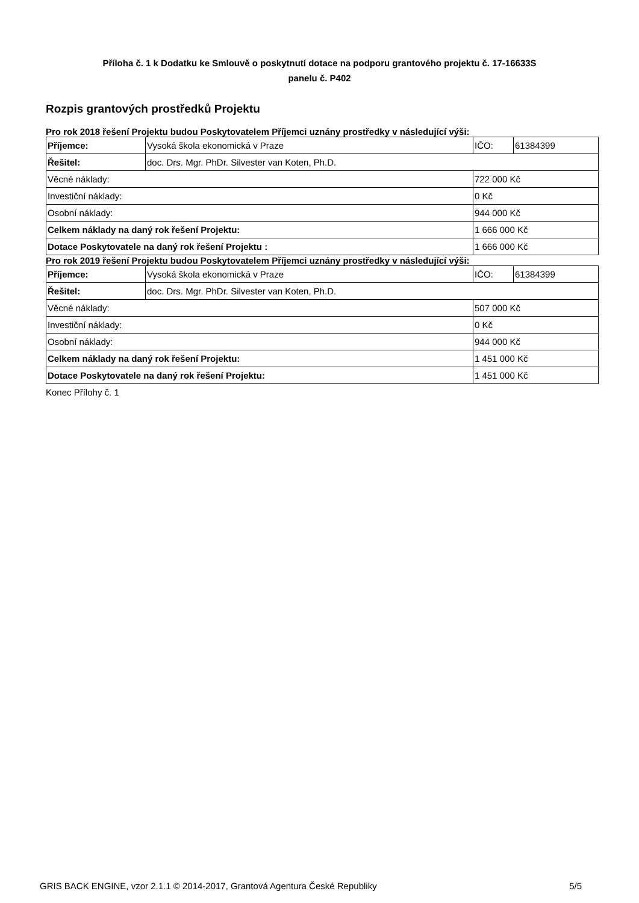Příloha č. 1 k Dodatku ke Smlouvě o poskytnutí dotace na podporu grantového projektu č. 17-16633S
panelu č. P402
Rozpis grantových prostředků Projektu
Pro rok 2018 řešení Projektu budou Poskytovatelem Příjemci uznány prostředky v následující výši:
| Příjemce: | Vysoká škola ekonomická v Praze | IČO: | 61384399 |
| Řešitel: | doc. Drs. Mgr. PhDr. Silvester van Koten, Ph.D. | | |
| Věcné náklady: | | 722 000 Kč | |
| Investiční náklady: | | 0 Kč | |
| Osobní náklady: | | 944 000 Kč | |
| Celkem náklady na daný rok řešení Projektu: | | 1 666 000 Kč | |
| Dotace Poskytovatele na daný rok řešení Projektu : | | 1 666 000 Kč | |
Pro rok 2019 řešení Projektu budou Poskytovatelem Příjemci uznány prostředky v následující výši:
| Příjemce: | Vysoká škola ekonomická v Praze | IČO: | 61384399 |
| Řešitel: | doc. Drs. Mgr. PhDr. Silvester van Koten, Ph.D. | | |
| Věcné náklady: | | 507 000 Kč | |
| Investiční náklady: | | 0 Kč | |
| Osobní náklady: | | 944 000 Kč | |
| Celkem náklady na daný rok řešení Projektu: | | 1 451 000 Kč | |
| Dotace Poskytovatele na daný rok řešení Projektu: | | 1 451 000 Kč | |
Konec Přílohy č. 1
GRIS BACK ENGINE, vzor 2.1.1 © 2014-2017, Grantová Agentura České Republiky 5/5